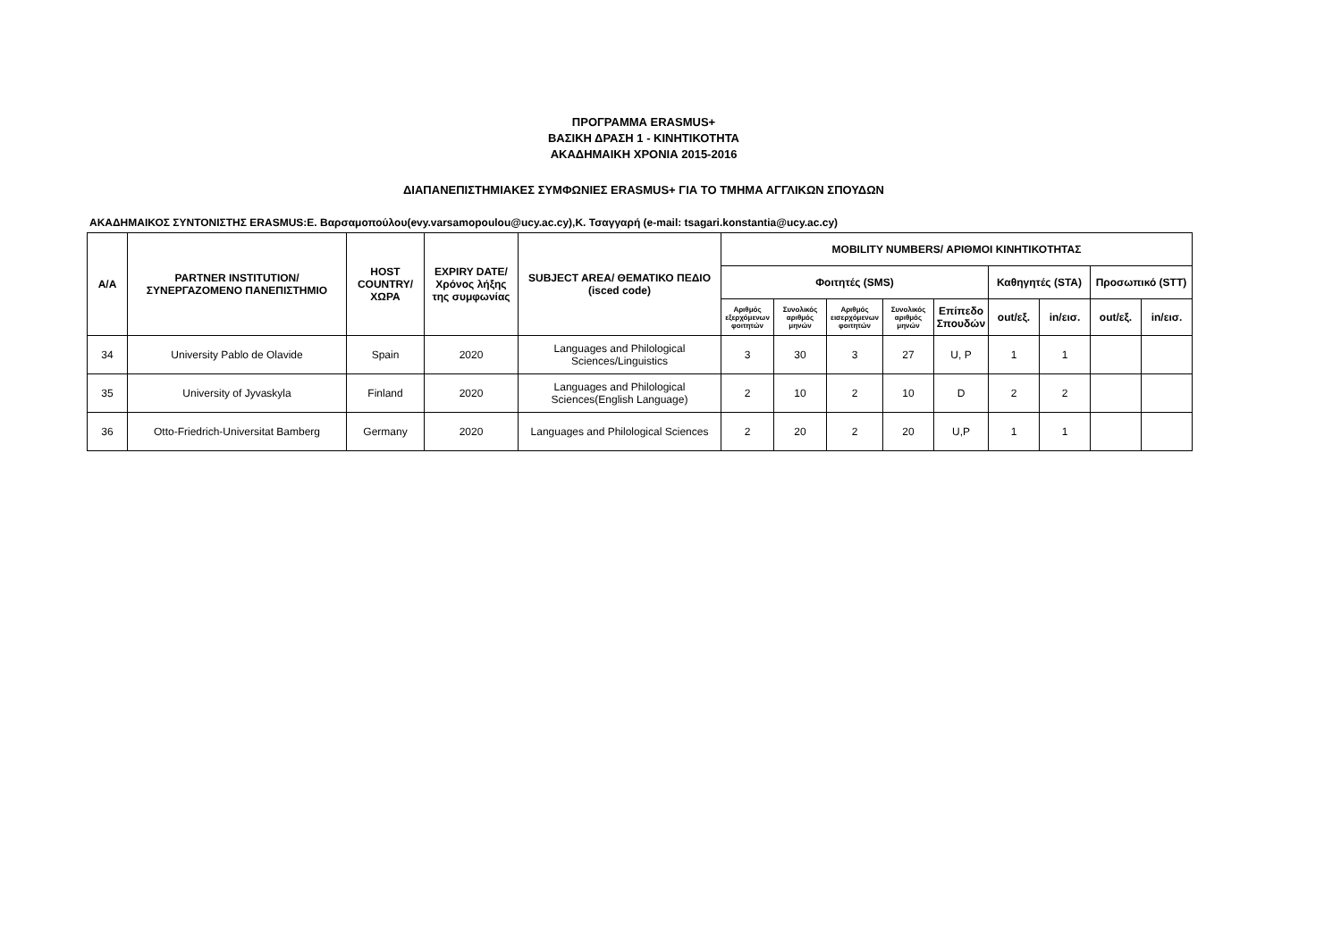ΠΡΟΓΡΑΜΜΑ ERASMUS+
ΒΑΣΙΚΗ ΔΡΑΣΗ 1 - ΚΙΝΗΤΙΚΟΤΗΤΑ
ΑΚΑΔΗΜΑΙΚΗ ΧΡΟΝΙΑ 2015-2016
ΔΙΑΠΑΝΕΠΙΣΤΗΜΙΑΚΕΣ ΣΥΜΦΩΝΙΕΣ ERASMUS+ ΓΙΑ ΤΟ ΤΜΗΜΑ ΑΓΓΛΙΚΩΝ ΣΠΟΥΔΩΝ
ΑΚΑΔΗΜΑΙΚΟΣ ΣΥΝΤΟΝΙΣΤΗΣ ERASMUS:Ε. Βαρσαμοπούλου(evy.varsamopoulou@ucy.ac.cy),Κ. Τσαγγαρή (e-mail: tsagari.konstantia@ucy.ac.cy)
| A/A | PARTNER INSTITUTION/ ΣΥΝΕΡΓΑΖΟΜΕΝΟ ΠΑΝΕΠΙΣΤΗΜΙΟ | HOST COUNTRY/ ΧΩΡΑ | EXPIRY DATE/ Χρόνος λήξης της συμφωνίας | SUBJECT AREA/ ΘΕΜΑΤΙΚΟ ΠΕΔΙΟ (isced code) | MOBILITY NUMBERS/ ΑΡΙΘΜΟΙ ΚΙΝΗΤΙΚΟΤΗΤΑΣ | | | | | | | | |
| --- | --- | --- | --- | --- | --- | --- | --- | --- | --- | --- | --- | --- | --- |
| | | | | | Φοιτητές (SMS) | | | | | Καθηγητές (STA) | | Προσωπικό (STT) | |
| | | | | | Αριθμός εξερχόμενων φοιτητών | Συνολικός αριθμός μηνών | Αριθμός εισερχόμενων φοιτητών | Συνολικός αριθμός μηνών | Επίπεδο Σπουδών | out/εξ. | in/εισ. | out/εξ. | in/εισ. |
| 34 | University Pablo de Olavide | Spain | 2020 | Languages and Philological Sciences/Linguistics | 3 | 30 | 3 | 27 | U, P | 1 | 1 | | |
| 35 | University of Jyvaskyla | Finland | 2020 | Languages and Philological Sciences(English Language) | 2 | 10 | 2 | 10 | D | 2 | 2 | | |
| 36 | Otto-Friedrich-Universitat Bamberg | Germany | 2020 | Languages and Philological Sciences | 2 | 20 | 2 | 20 | U,P | 1 | 1 | | |